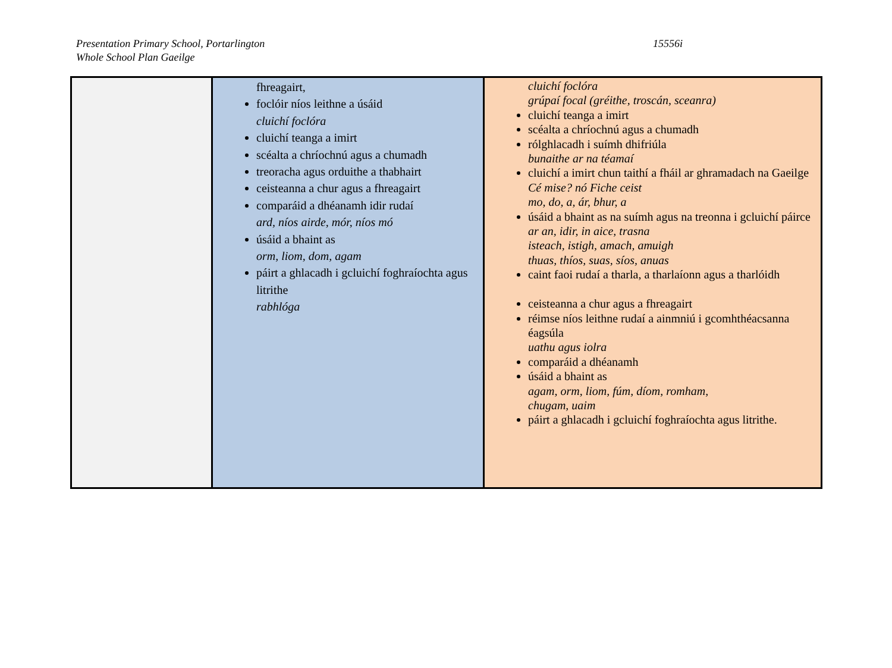Presentation Primary School, Portarlington
Whole School Plan Gaeilge
15556i
| | fhreagairt, foclóir níos leithne a úsáid cluichí foclóra cluichí teanga a imirt scéalta a chríochnú agus a chumadh treoracha agus orduithe a thabhairt ceisteanna a chur agus a fhreagairt comparáid a dhéanamh idir rudaí ard, níos airde, mór, níos mó úsáid a bhaint as orm, liom, dom, agam páirt a ghlacadh i gcluichí foghraíochta agus litrithe rabhlóga | cluichí foclóra grúpaí focal (gréithe, troscán, sceanra) cluichí teanga a imirt scéalta a chríochnú agus a chumadh rólghlacadh i suímh dhifriúla bunaithe ar na téamaí cluichí a imirt chun taithí a fháil ar ghramadach na Gaeilge Cé mise? nó Fiche ceist mo, do, a, ár, bhur, a úsáid a bhaint as na suímh agus na treonna i gcluichí páirce ar an, idir, in aice, trasna isteach, istigh, amach, amuigh thuas, thíos, suas, síos, anuas caint faoi rudaí a tharla, a tharlaíonn agus a tharlóidh ceisteanna a chur agus a fhreagairt réimse níos leithne rudaí a ainmniú i gcomhthéacsanna éagsúla uathu agus iolra comparáid a dhéanamh úsáid a bhaint as agam, orm, liom, fúm, díom, romham, chugam, uaim páirt a ghlacadh i gcluichí foghraíochta agus litrithe. |